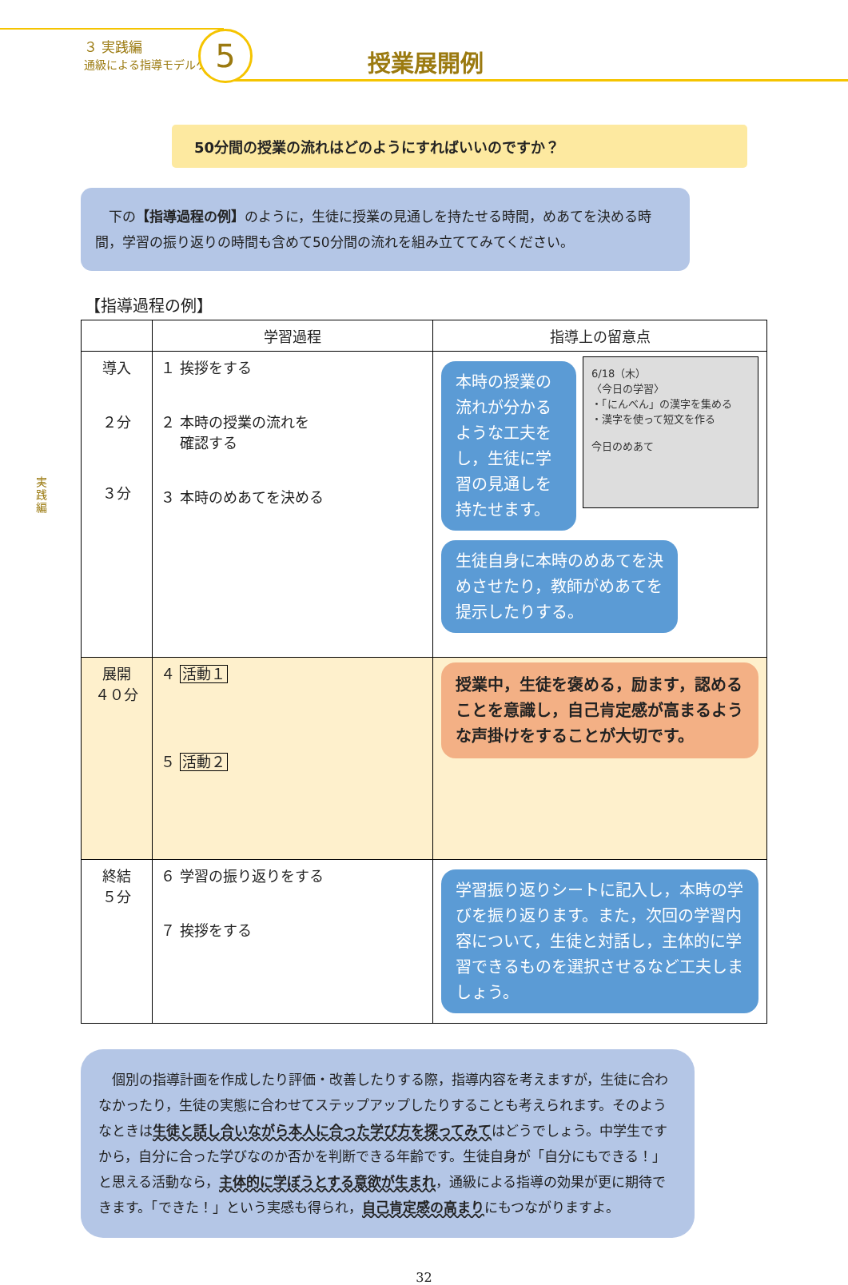３ 実践編
通級による指導モデルケース
5 授業展開例
実践編
50分間の授業の流れはどのようにすればいいのですか？
　下の【指導過程の例】のように，生徒に授業の見通しを持たせる時間，めあてを決める時間，学習の振り返りの時間も含めて50分間の流れを組み立ててみてください。
【指導過程の例】
| | 学習過程 | 指導上の留意点 |
| --- | --- | --- |
| 導入 ２分 ３分 | １ 挨拶をする ２ 本時の授業の流れを 確認する ３ 本時のめあてを決める | 本時の授業の流れが分かるような工夫をし，生徒に学習の見通しを持たせます。 6/18（木） 〈今日の学習〉 ・「にんべん」の漢字を集める ・漢字を使って短文を作る 今日のめあて 生徒自身に本時のめあてを決めさせたり，教師がめあてを提示したりする。 |
| 展開 ４０分 | ４ 活動１ ５ 活動２ | 授業中，生徒を褒める，励ます，認めることを意識し，自己肯定感が高まるような声掛けをすることが大切です。 |
| 終結 ５分 | ６ 学習の振り返りをする ７ 挨拶をする | 学習振り返りシートに記入し，本時の学びを振り返ります。また，次回の学習内容について，生徒と対話し，主体的に学習できるものを選択させるなど工夫しましょう。 |
　個別の指導計画を作成したり評価・改善したりする際，指導内容を考えますが，生徒に合わなかったり，生徒の実態に合わせてステップアップしたりすることも考えられます。そのようなときは生徒と話し合いながら本人に合った学び方を探ってみてはどうでしょう。中学生ですから，自分に合った学びなのか否かを判断できる年齢です。生徒自身が「自分にもできる！」と思える活動なら，主体的に学ぼうとする意欲が生まれ，通級による指導の効果が更に期待できます。「できた！」という実感も得られ，自己肯定感の高まりにもつながりますよ。
32